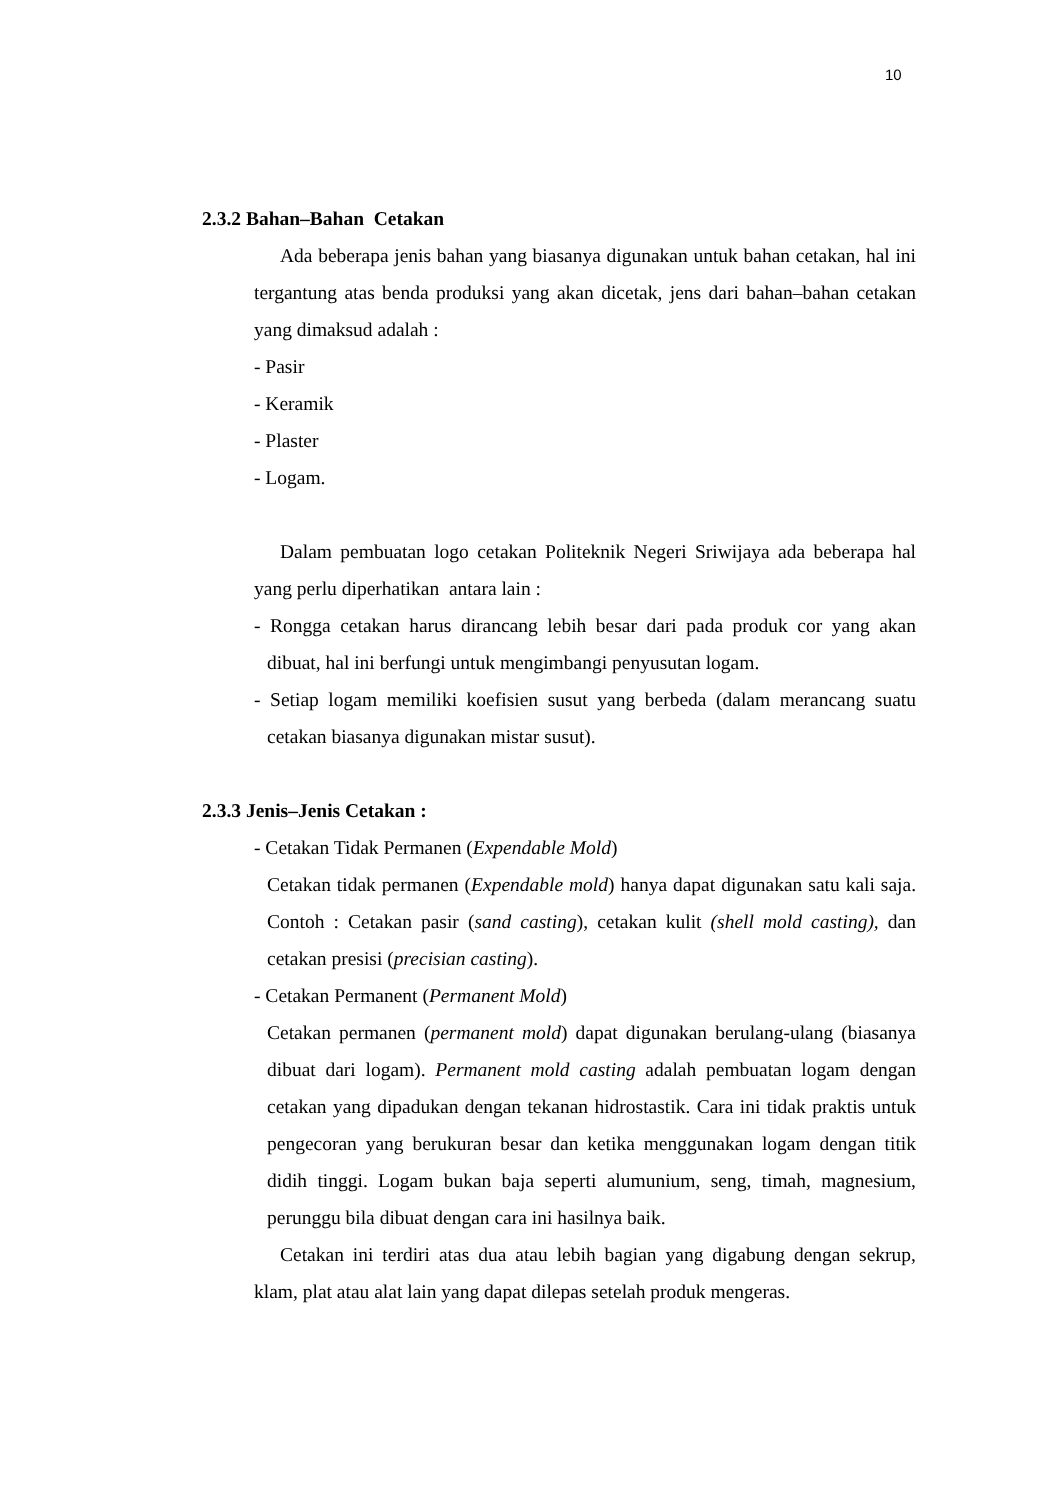10
2.3.2 Bahan–Bahan Cetakan
Ada beberapa jenis bahan yang biasanya digunakan untuk bahan cetakan, hal ini tergantung atas benda produksi yang akan dicetak, jens dari bahan–bahan cetakan yang dimaksud adalah :
- Pasir
- Keramik
- Plaster
- Logam.
Dalam pembuatan logo cetakan Politeknik Negeri Sriwijaya ada beberapa hal yang perlu diperhatikan antara lain :
- Rongga cetakan harus dirancang lebih besar dari pada produk cor yang akan dibuat, hal ini berfungi untuk mengimbangi penyusutan logam.
- Setiap logam memiliki koefisien susut yang berbeda (dalam merancang suatu cetakan biasanya digunakan mistar susut).
2.3.3 Jenis–Jenis Cetakan :
- Cetakan Tidak Permanen (Expendable Mold)
Cetakan tidak permanen (Expendable mold) hanya dapat digunakan satu kali saja. Contoh : Cetakan pasir (sand casting), cetakan kulit (shell mold casting), dan cetakan presisi (precisian casting).
- Cetakan Permanent (Permanent Mold)
Cetakan permanen (permanent mold) dapat digunakan berulang-ulang (biasanya dibuat dari logam). Permanent mold casting adalah pembuatan logam dengan cetakan yang dipadukan dengan tekanan hidrostastik. Cara ini tidak praktis untuk pengecoran yang berukuran besar dan ketika menggunakan logam dengan titik didih tinggi. Logam bukan baja seperti alumunium, seng, timah, magnesium, perunggu bila dibuat dengan cara ini hasilnya baik.
Cetakan ini terdiri atas dua atau lebih bagian yang digabung dengan sekrup, klam, plat atau alat lain yang dapat dilepas setelah produk mengeras.